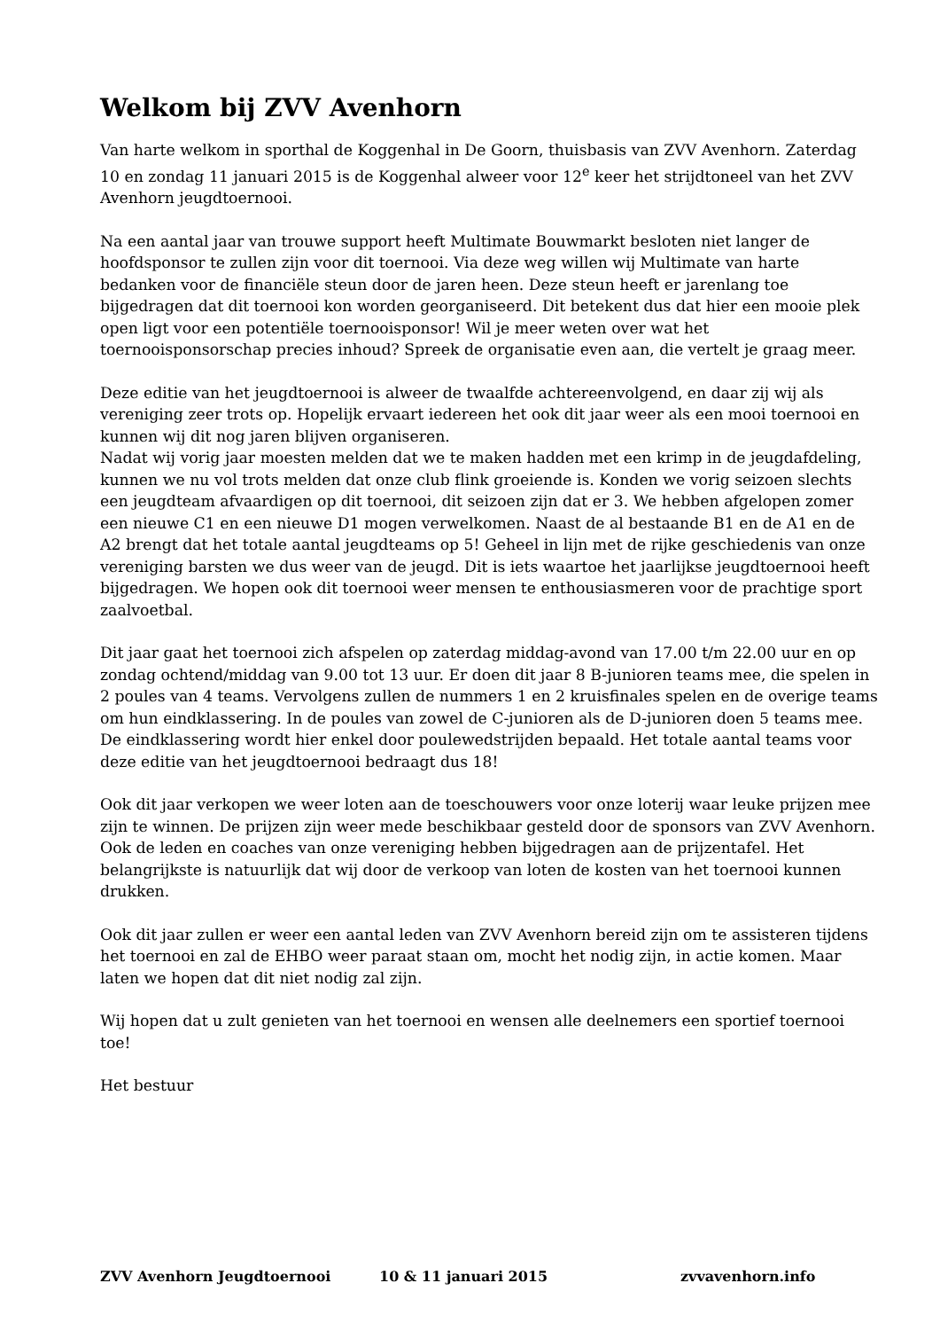Welkom bij ZVV Avenhorn
Van harte welkom in sporthal de Koggenhal in De Goorn, thuisbasis van ZVV Avenhorn. Zaterdag 10 en zondag 11 januari 2015 is de Koggenhal alweer voor 12<sup>e</sup> keer het strijdtoneel van het ZVV Avenhorn jeugdtoernooi.
Na een aantal jaar van trouwe support heeft Multimate Bouwmarkt besloten niet langer de hoofdsponsor te zullen zijn voor dit toernooi. Via deze weg willen wij Multimate van harte bedanken voor de financiële steun door de jaren heen. Deze steun heeft er jarenlang toe bijgedragen dat dit toernooi kon worden georganiseerd. Dit betekent dus dat hier een mooie plek open ligt voor een potentiële toernooisponsor! Wil je meer weten over wat het toernooisponsorschap precies inhoud? Spreek de organisatie even aan, die vertelt je graag meer.
Deze editie van het jeugdtoernooi is alweer de twaalfde achtereenvolgend, en daar zij wij als vereniging zeer trots op. Hopelijk ervaart iedereen het ook dit jaar weer als een mooi toernooi en kunnen wij dit nog jaren blijven organiseren.
Nadat wij vorig jaar moesten melden dat we te maken hadden met een krimp in de jeugdafdeling, kunnen we nu vol trots melden dat onze club flink groeiende is. Konden we vorig seizoen slechts een jeugdteam afvaardigen op dit toernooi, dit seizoen zijn dat er 3. We hebben afgelopen zomer een nieuwe C1 en een nieuwe D1 mogen verwelkomen. Naast de al bestaande B1 en de A1 en de A2 brengt dat het totale aantal jeugdteams op 5! Geheel in lijn met de rijke geschiedenis van onze vereniging barsten we dus weer van de jeugd. Dit is iets waartoe het jaarlijkse jeugdtoernooi heeft bijgedragen. We hopen ook dit toernooi weer mensen te enthousiasmeren voor de prachtige sport zaalvoetbal.
Dit jaar gaat het toernooi zich afspelen op zaterdag middag-avond van 17.00 t/m 22.00 uur en op zondag ochtend/middag van 9.00 tot 13 uur. Er doen dit jaar 8 B-junioren teams mee, die spelen in 2 poules van 4 teams. Vervolgens zullen de nummers 1 en 2 kruisfinales spelen en de overige teams om hun eindklassering. In de poules van zowel de C-junioren als de D-junioren doen 5 teams mee. De eindklassering wordt hier enkel door poulewedstrijden bepaald. Het totale aantal teams voor deze editie van het jeugdtoernooi bedraagt dus 18!
Ook dit jaar verkopen we weer loten aan de toeschouwers voor onze loterij waar leuke prijzen mee zijn te winnen. De prijzen zijn weer mede beschikbaar gesteld door de sponsors van ZVV Avenhorn. Ook de leden en coaches van onze vereniging hebben bijgedragen aan de prijzentafel. Het belangrijkste is natuurlijk dat wij door de verkoop van loten de kosten van het toernooi kunnen drukken.
Ook dit jaar zullen er weer een aantal leden van ZVV Avenhorn bereid zijn om te assisteren tijdens het toernooi en zal de EHBO weer paraat staan om, mocht het nodig zijn, in actie komen. Maar laten we hopen dat dit niet nodig zal zijn.
Wij hopen dat u zult genieten van het toernooi en wensen alle deelnemers een sportief toernooi toe!
Het bestuur
ZVV Avenhorn Jeugdtoernooi 10 & 11 januari 2015 zvvavenhorn.info